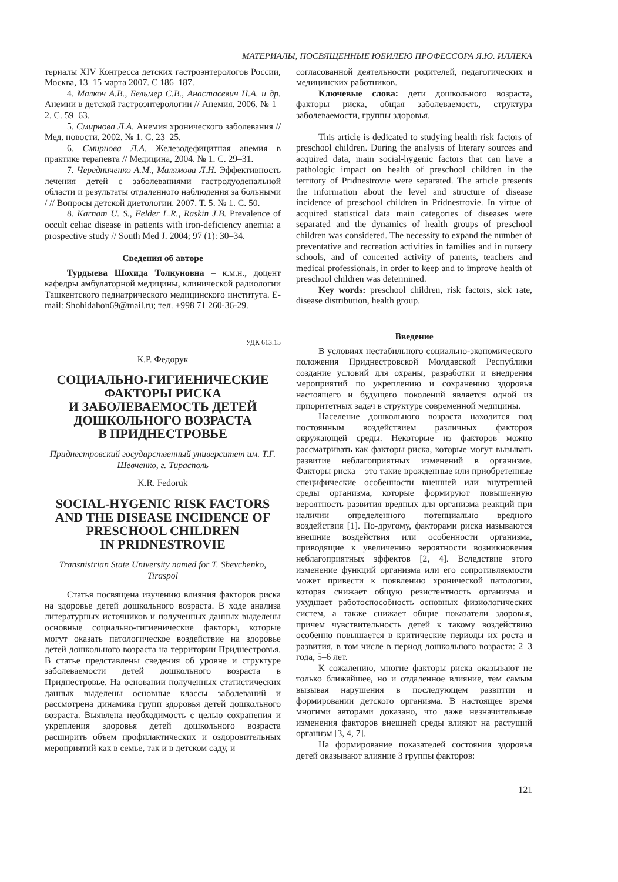МАТЕРИАЛЫ, ПОСВЯЩЕННЫЕ ЮБИЛЕЮ ПРОФЕССОРА Я.Ю. ИЛЛЕКА
териалы XIV Конгресса детских гастроэнтерологов России, Москва, 13–15 марта 2007. С 186–187.
4. Малкоч А.В., Бельмер С.В., Анастасевич Н.А. и др. Анемии в детской гастроэнтерологии // Анемия. 2006. № 1–2. С. 59–63.
5. Смирнова Л.А. Анемия хронического заболевания // Мед. новости. 2002. № 1. С. 23–25.
6. Смирнова Л.А. Железодефицитная анемия в практике терапевта // Медицина, 2004. № 1. С. 29–31.
7. Чередниченко А.М., Малямова Л.Н. Эффективность лечения детей с заболеваниями гастродуоденальной области и результаты отдаленного наблюдения за больными / // Вопросы детской диетологии. 2007. Т. 5. № 1. С. 50.
8. Karnam U. S., Felder L.R., Raskin J.B. Prevalence of occult celiac disease in patients with iron-deficiency anemia: a prospective study // South Med J. 2004; 97 (1): 30–34.
Сведения об авторе
Турдыева Шохида Толкуновна – к.м.н., доцент кафедры амбулаторной медицины, клинической радиологии Ташкентского педиатрического медицинского института. E-mail: Shohidahon69@mail.ru; тел. +998 71 260-36-29.
УДК 613.15
К.Р. Федорук
СОЦИАЛЬНО-ГИГИЕНИЧЕСКИЕ ФАКТОРЫ РИСКА
И ЗАБОЛЕВАЕМОСТЬ ДЕТЕЙ ДОШКОЛЬНОГО ВОЗРАСТА
В ПРИДНЕСТРОВЬЕ
Приднестровский государственный университет им. Т.Г. Шевченко, г. Тирасполь
K.R. Fedoruk
SOCIAL-HYGENIC RISK FACTORS AND THE DISEASE INCIDENCE OF PRESCHOOL CHILDREN
IN PRIDNESTROVIE
Transnistrian State University named for T. Shevchenko, Tiraspol
Статья посвящена изучению влияния факторов риска на здоровье детей дошкольного возраста. В ходе анализа литературных источников и полученных данных выделены основные социально-гигиенические факторы, которые могут оказать патологическое воздействие на здоровье детей дошкольного возраста на территории Приднестровья. В статье представлены сведения об уровне и структуре заболеваемости детей дошкольного возраста в Приднестровье. На основании полученных статистических данных выделены основные классы заболеваний и рассмотрена динамика групп здоровья детей дошкольного возраста. Выявлена необходимость с целью сохранения и укрепления здоровья детей дошкольного возраста расширить объем профилактических и оздоровительных мероприятий как в семье, так и в детском саду, и
согласованной деятельности родителей, педагогических и медицинских работников.
Ключевые слова: дети дошкольного возраста, факторы риска, общая заболеваемость, структура заболеваемости, группы здоровья.
This article is dedicated to studying health risk factors of preschool children. During the analysis of literary sources and acquired data, main social-hygenic factors that can have a pathologic impact on health of preschool children in the territory of Pridnestrovie were separated. The article presents the information about the level and structure of disease incidence of preschool children in Pridnestrovie. In virtue of acquired statistical data main categories of diseases were separated and the dynamics of health groups of preschool children was considered. The necessity to expand the number of preventative and recreation activities in families and in nursery schools, and of concerted activity of parents, teachers and medical professionals, in order to keep and to improve health of preschool children was determined.
Key words: preschool children, risk factors, sick rate, disease distribution, health group.
Введение
В условиях нестабильного социально-экономического положения Приднестровской Молдавской Республики создание условий для охраны, разработки и внедрения мероприятий по укреплению и сохранению здоровья настоящего и будущего поколений является одной из приоритетных задач в структуре современной медицины.
Население дошкольного возраста находится под постоянным воздействием различных факторов окружающей среды. Некоторые из факторов можно рассматривать как факторы риска, которые могут вызывать развитие неблагоприятных изменений в организме. Факторы риска – это такие врожденные или приобретенные специфические особенности внешней или внутренней среды организма, которые формируют повышенную вероятность развития вредных для организма реакций при наличии определенного потенциально вредного воздействия [1]. По-другому, факторами риска называются внешние воздействия или особенности организма, приводящие к увеличению вероятности возникновения неблагоприятных эффектов [2, 4]. Вследствие этого изменение функций организма или его сопротивляемости может привести к появлению хронической патологии, которая снижает общую резистентность организма и ухудшает работоспособность основных физиологических систем, а также снижает общие показатели здоровья, причем чувствительность детей к такому воздействию особенно повышается в критические периоды их роста и развития, в том числе в период дошкольного возраста: 2–3 года, 5–6 лет.
К сожалению, многие факторы риска оказывают не только ближайшее, но и отдаленное влияние, тем самым вызывая нарушения в последующем развитии и формировании детского организма. В настоящее время многими авторами доказано, что даже незначительные изменения факторов внешней среды влияют на растущий организм [3, 4, 7].
На формирование показателей состояния здоровья детей оказывают влияние 3 группы факторов:
121